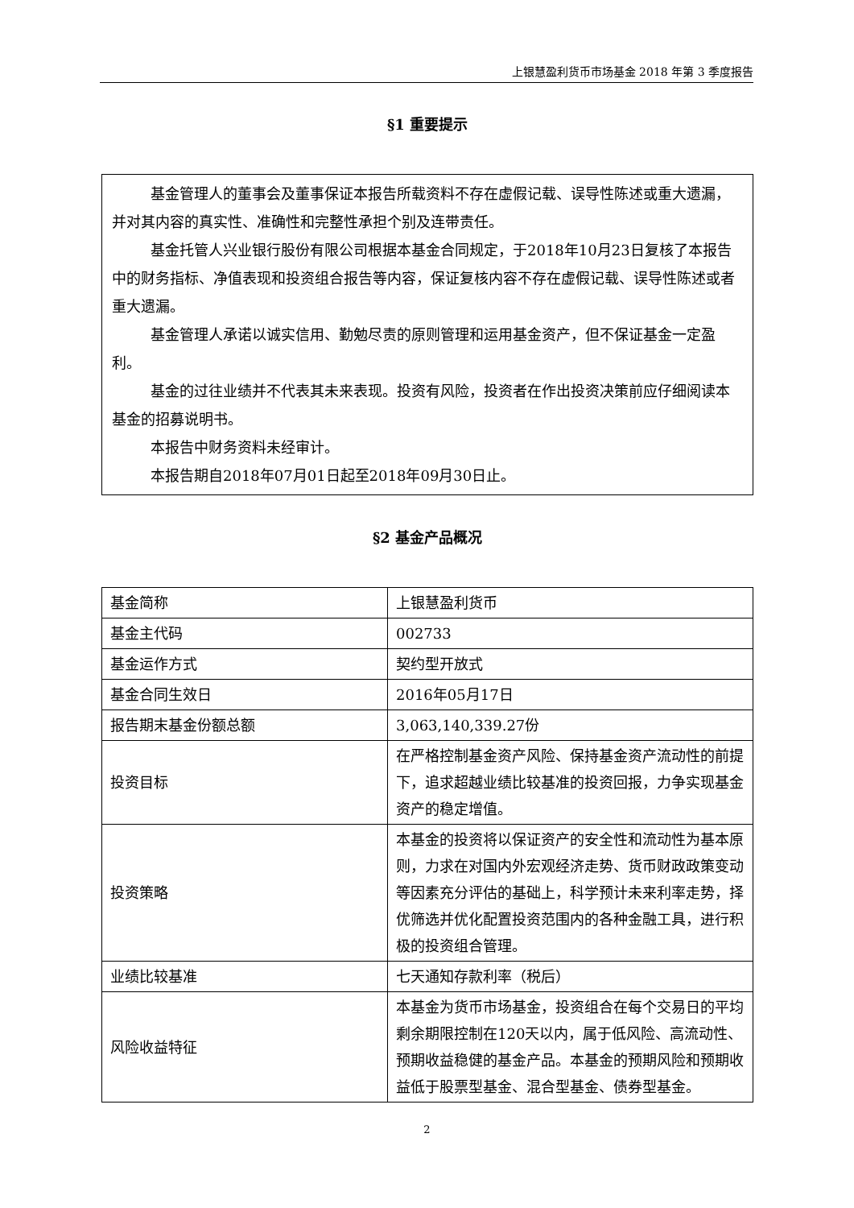上银慧盈利货币市场基金 2018 年第 3 季度报告
§1 重要提示
基金管理人的董事会及董事保证本报告所载资料不存在虚假记载、误导性陈述或重大遗漏，并对其内容的真实性、准确性和完整性承担个别及连带责任。
基金托管人兴业银行股份有限公司根据本基金合同规定，于2018年10月23日复核了本报告中的财务指标、净值表现和投资组合报告等内容，保证复核内容不存在虚假记载、误导性陈述或者重大遗漏。
基金管理人承诺以诚实信用、勤勉尽责的原则管理和运用基金资产，但不保证基金一定盈利。
基金的过往业绩并不代表其未来表现。投资有风险，投资者在作出投资决策前应仔细阅读本基金的招募说明书。
本报告中财务资料未经审计。
本报告期自2018年07月01日起至2018年09月30日止。
§2 基金产品概况
| 基金简称 | 上银慧盈利货币 |
| 基金主代码 | 002733 |
| 基金运作方式 | 契约型开放式 |
| 基金合同生效日 | 2016年05月17日 |
| 报告期末基金份额总额 | 3,063,140,339.27份 |
| 投资目标 | 在严格控制基金资产风险、保持基金资产流动性的前提下，追求超越业绩比较基准的投资回报，力争实现基金资产的稳定增值。 |
| 投资策略 | 本基金的投资将以保证资产的安全性和流动性为基本原则，力求在对国内外宏观经济走势、货币财政政策变动等因素充分评估的基础上，科学预计未来利率走势，择优筛选并优化配置投资范围内的各种金融工具，进行积极的投资组合管理。 |
| 业绩比较基准 | 七天通知存款利率（税后） |
| 风险收益特征 | 本基金为货币市场基金，投资组合在每个交易日的平均剩余期限控制在120天以内，属于低风险、高流动性、预期收益稳健的基金产品。本基金的预期风险和预期收益低于股票型基金、混合型基金、债券型基金。 |
2